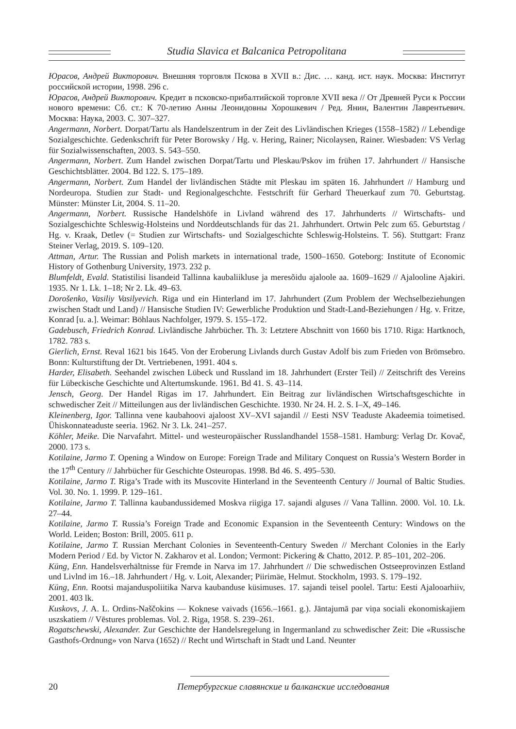Studia Slavica et Balcanica Petropolitana
Юрасов, Андрей Викторович. Внешняя торговля Пскова в XVII в.: Дис. … канд. ист. наук. Москва: Институт российской истории, 1998. 296 с.
Юрасов, Андрей Викторович. Кредит в псковско-прибалтийской торговле XVII века // От Древней Руси к России нового времени: Сб. ст.: К 70-летию Анны Леонидовны Хорошкевич / Ред. Янин, Валентин Лаврентьевич. Москва: Наука, 2003. С. 307–327.
Angermann, Norbert. Dorpat/Tartu als Handelszentrum in der Zeit des Livländischen Krieges (1558–1582) // Lebendige Sozialgeschichte. Gedenkschrift für Peter Borowsky / Hg. v. Hering, Rainer; Nicolaysen, Rainer. Wiesbaden: VS Verlag für Sozialwissenschaften, 2003. S. 543–550.
Angermann, Norbert. Zum Handel zwischen Dorpat/Tartu und Pleskau/Pskov im frühen 17. Jahrhundert // Hansische Geschichtsblätter. 2004. Bd 122. S. 175–189.
Angermann, Norbert. Zum Handel der livländischen Städte mit Pleskau im späten 16. Jahrhundert // Hamburg und Nordeuropa. Studien zur Stadt- und Regionalgeschchte. Festschrift für Gerhard Theuerkauf zum 70. Geburtstag. Münster: Münster Lit, 2004. S. 11–20.
Angermann, Norbert. Russische Handelshöfe in Livland während des 17. Jahrhunderts // Wirtschafts- und Sozialgeschichte Schleswig-Holsteins und Norddeutschlands für das 21. Jahrhundert. Ortwin Pelc zum 65. Geburtstag / Hg. v. Kraak, Detlev (= Studien zur Wirtschafts- und Sozialgeschichte Schleswig-Holsteins. T. 56). Stuttgart: Franz Steiner Verlag, 2019. S. 109–120.
Attman, Artur. The Russian and Polish markets in international trade, 1500–1650. Goteborg: Institute of Economic History of Gothenburg University, 1973. 232 p.
Blumfeldt, Evald. Statistilisi lisandeid Tallinna kaubaliikluse ja meresõidu ajaloole aa. 1609–1629 // Ajalooline Ajakiri. 1935. Nr 1. Lk. 1–18; Nr 2. Lk. 49–63.
Dorošenko, Vasiliy Vasilyevich. Riga und ein Hinterland im 17. Jahrhundert (Zum Problem der Wechselbeziehungen zwischen Stadt und Land) // Hansische Studien IV: Gewerbliche Produktion und Stadt-Land-Beziehungen / Hg. v. Fritze, Konrad [u. a.]. Weimar: Böhlaus Nachfolger, 1979. S. 155–172.
Gadebusch, Friedrich Konrad. Livländische Jahrbücher. Th. 3: Letztere Abschnitt von 1660 bis 1710. Riga: Hartknoch, 1782. 783 s.
Gierlich, Ernst. Reval 1621 bis 1645. Von der Eroberung Livlands durch Gustav Adolf bis zum Frieden von Brömsebro. Bonn: Kulturstiftung der Dt. Vertriebenen, 1991. 404 s.
Harder, Elisabeth. Seehandel zwischen Lübeck und Russland im 18. Jahrhundert (Erster Teil) // Zeitschrift des Vereins für Lübeckische Geschichte und Altertumskunde. 1961. Bd 41. S. 43–114.
Jensch, Georg. Der Handel Rigas im 17. Jahrhundert. Ein Beitrag zur livländischen Wirtschaftsgeschichte in schwedischer Zeit // Mitteilungen aus der livländischen Geschichte. 1930. Nr 24. H. 2. S. I–X, 49–146.
Kleinenberg, Igor. Tallinna vene kaubahoovi ajaloost XV–XVI sajandil // Eesti NSV Teaduste Akadeemia toimetised. Ühiskonnateaduste seeria. 1962. Nr 3. Lk. 241–257.
Köhler, Meike. Die Narvafahrt. Mittel- und westeuropäischer Russlandhandel 1558–1581. Hamburg: Verlag Dr. Kovač, 2000. 173 s.
Kotilaine, Jarmo T. Opening a Window on Europe: Foreign Trade and Military Conquest on Russia’s Western Border in the 17<sup>th</sup> Century // Jahrbücher für Geschichte Osteuropas. 1998. Bd 46. S. 495–530.
Kotilaine, Jarmo T. Riga’s Trade with its Muscovite Hinterland in the Seventeenth Century // Journal of Baltic Studies. Vol. 30. No. 1. 1999. P. 129–161.
Kotilaine, Jarmo T. Tallinna kaubandussidemed Moskva riigiga 17. sajandi alguses // Vana Tallinn. 2000. Vol. 10. Lk. 27–44.
Kotilaine, Jarmo T. Russia’s Foreign Trade and Economic Expansion in the Seventeenth Century: Windows on the World. Leiden; Boston: Brill, 2005. 611 p.
Kotilaine, Jarmo T. Russian Merchant Colonies in Seventeenth-Century Sweden // Merchant Colonies in the Early Modern Period / Ed. by Victor N. Zakharov et al. London; Vermont: Pickering & Chatto, 2012. P. 85–101, 202–206.
Küng, Enn. Handelsverhältnisse für Fremde in Narva im 17. Jahrhundert // Die schwedischen Ostseeprovinzen Estland und Livlnd im 16.–18. Jahrhundert / Hg. v. Loit, Alexander; Piirimäe, Helmut. Stockholm, 1993. S. 179–192.
Küng, Enn. Rootsi majanduspoliitika Narva kaubanduse küsimuses. 17. sajandi teisel poolel. Tartu: Eesti Ajalooarhiiv, 2001. 403 lk.
Kuskovs, J. A. L. Ordins-Naščokins ― Koknese vaivads (1656.–1661. g.). Jāntajumā par viņa sociali ekonomiskajiem uszskatiem // Vēstures problemas. Vol. 2. Riga, 1958. S. 239–261.
Rogatschewski, Alexander. Zur Geschichte der Handelsregelung in Ingermanland zu schwedischer Zeit: Die «Russische Gasthofs-Ordnung» von Narva (1652) // Recht und Wirtschaft in Stadt und Land. Neunter
20 Петербургские славянские и балканские исследования